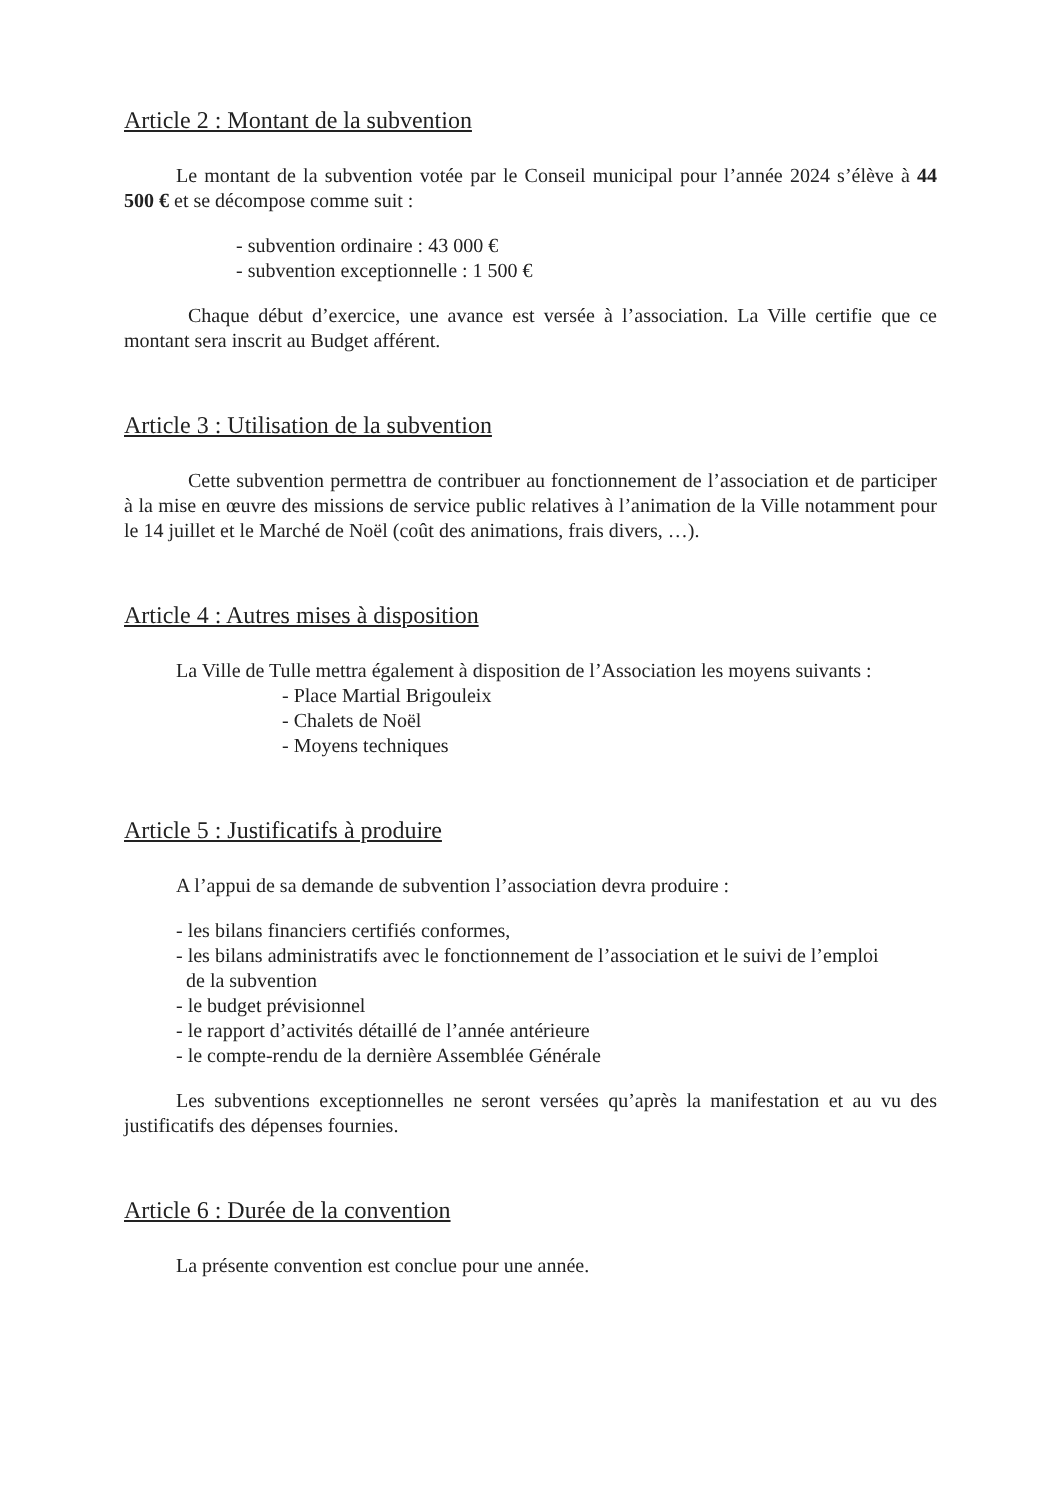Article 2 : Montant de la subvention
Le montant de la subvention votée par le Conseil municipal pour l’année 2024 s’élève à 44 500 € et se décompose comme suit :
- subvention ordinaire : 43 000 €
- subvention exceptionnelle : 1 500 €
Chaque début d’exercice, une avance est versée à l’association. La Ville certifie que ce montant sera inscrit au Budget afférent.
Article 3 : Utilisation de la subvention
Cette subvention permettra de contribuer au fonctionnement de l’association et de participer à la mise en œuvre des missions de service public relatives à l’animation de la Ville notamment pour le 14 juillet et le Marché de Noël (coût des animations, frais divers, …).
Article 4 : Autres mises à disposition
La Ville de Tulle mettra également à disposition de l’Association les moyens suivants :
- Place Martial Brigouleix
- Chalets de Noël
- Moyens techniques
Article 5 : Justificatifs à produire
A l’appui de sa demande de subvention l’association devra produire :
- les bilans financiers certifiés conformes,
- les bilans administratifs avec le fonctionnement de l’association et le suivi de l’emploi
de la subvention
- le budget prévisionnel
- le rapport d’activités détaillé de l’année antérieure
- le compte-rendu de la dernière Assemblée Générale
Les subventions exceptionnelles ne seront versées qu’après la manifestation et au vu des justificatifs des dépenses fournies.
Article 6 : Durée de la convention
La présente convention est conclue pour une année.